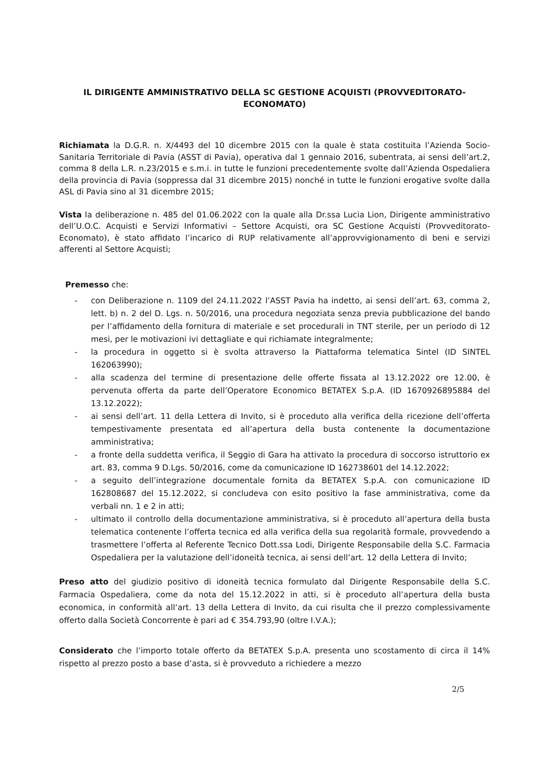IL DIRIGENTE AMMINISTRATIVO DELLA SC GESTIONE ACQUISTI (PROVVEDITORATO-ECONOMATO)
Richiamata la D.G.R. n. X/4493 del 10 dicembre 2015 con la quale è stata costituita l’Azienda Socio-Sanitaria Territoriale di Pavia (ASST di Pavia), operativa dal 1 gennaio 2016, subentrata, ai sensi dell’art.2, comma 8 della L.R. n.23/2015 e s.m.i. in tutte le funzioni precedentemente svolte dall’Azienda Ospedaliera della provincia di Pavia (soppressa dal 31 dicembre 2015) nonché in tutte le funzioni erogative svolte dalla ASL di Pavia sino al 31 dicembre 2015;
Vista la deliberazione n. 485 del 01.06.2022 con la quale alla Dr.ssa Lucia Lion, Dirigente amministrativo dell’U.O.C. Acquisti e Servizi Informativi – Settore Acquisti, ora SC Gestione Acquisti (Provveditorato-Economato), è stato affidato l’incarico di RUP relativamente all’approvvigionamento di beni e servizi afferenti al Settore Acquisti;
Premesso che:
- con Deliberazione n. 1109 del 24.11.2022 l’ASST Pavia ha indetto, ai sensi dell’art. 63, comma 2, lett. b) n. 2 del D. Lgs. n. 50/2016, una procedura negoziata senza previa pubblicazione del bando per l’affidamento della fornitura di materiale e set procedurali in TNT sterile, per un periodo di 12 mesi, per le motivazioni ivi dettagliate e qui richiamate integralmente;
- la procedura in oggetto si è svolta attraverso la Piattaforma telematica Sintel (ID SINTEL 162063990);
- alla scadenza del termine di presentazione delle offerte fissata al 13.12.2022 ore 12.00, è pervenuta offerta da parte dell’Operatore Economico BETATEX S.p.A. (ID 1670926895884 del 13.12.2022);
- ai sensi dell’art. 11 della Lettera di Invito, si è proceduto alla verifica della ricezione dell’offerta tempestivamente presentata ed all’apertura della busta contenente la documentazione amministrativa;
- a fronte della suddetta verifica, il Seggio di Gara ha attivato la procedura di soccorso istruttorio ex art. 83, comma 9 D.Lgs. 50/2016, come da comunicazione ID 162738601 del 14.12.2022;
- a seguito dell’integrazione documentale fornita da BETATEX S.p.A. con comunicazione ID 162808687 del 15.12.2022, si concludeva con esito positivo la fase amministrativa, come da verbali nn. 1 e 2 in atti;
- ultimato il controllo della documentazione amministrativa, si è proceduto all’apertura della busta telematica contenente l’offerta tecnica ed alla verifica della sua regolarità formale, provvedendo a trasmettere l’offerta al Referente Tecnico Dott.ssa Lodi, Dirigente Responsabile della S.C. Farmacia Ospedaliera per la valutazione dell’idoneità tecnica, ai sensi dell’art. 12 della Lettera di Invito;
Preso atto del giudizio positivo di idoneità tecnica formulato dal Dirigente Responsabile della S.C. Farmacia Ospedaliera, come da nota del 15.12.2022 in atti, si è proceduto all’apertura della busta economica, in conformità all’art. 13 della Lettera di Invito, da cui risulta che il prezzo complessivamente offerto dalla Società Concorrente è pari ad € 354.793,90 (oltre I.V.A.);
Considerato che l’importo totale offerto da BETATEX S.p.A. presenta uno scostamento di circa il 14% rispetto al prezzo posto a base d’asta, si è provveduto a richiedere a mezzo
2/5